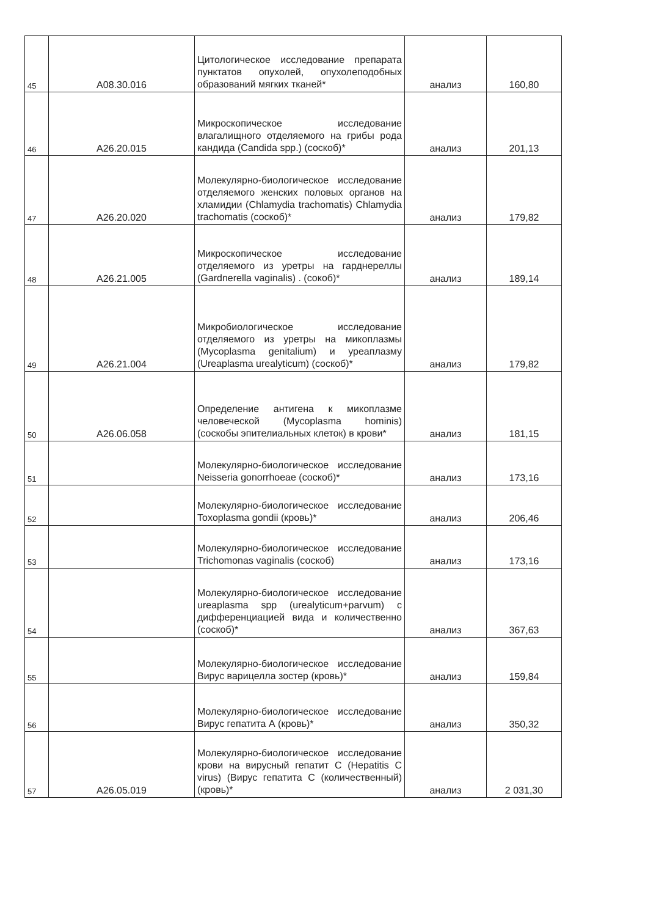| 45 | A08.30.016 | Цитологическое исследование препарата пунктатов опухолей, опухолеподобных образований мягких тканей* | анализ | 160,80 |
| 46 | A26.20.015 | Микроскопическое исследование влагалищного отделяемого на грибы рода кандида (Candida spp.) (соскоб)* | анализ | 201,13 |
| 47 | A26.20.020 | Молекулярно-биологическое исследование отделяемого женских половых органов на хламидии (Chlamydia trachomatis) Chlamydia trachomatis (соскоб)* | анализ | 179,82 |
| 48 | A26.21.005 | Микроскопическое исследование отделяемого из уретры на гарднереллы (Gardnerella vaginalis) . (сокоб)* | анализ | 189,14 |
| 49 | A26.21.004 | Микробиологическое исследование отделяемого из уретры на микоплазмы (Mycoplasma genitalium) и уреаплазму (Ureaplasma urealyticum) (соскоб)* | анализ | 179,82 |
| 50 | A26.06.058 | Определение антигена к микоплазме человеческой (Mycoplasma hominis) (соскобы эпителиальных клеток) в крови* | анализ | 181,15 |
| 51 | | Молекулярно-биологическое исследование Neisseria gonorrhoeae (соскоб)* | анализ | 173,16 |
| 52 | | Молекулярно-биологическое исследование Toxoplasma gondii (кровь)* | анализ | 206,46 |
| 53 | | Молекулярно-биологическое исследование Trichomonas vaginalis (соскоб) | анализ | 173,16 |
| 54 | | Молекулярно-биологическое исследование ureaplasma spp (urealyticum+parvum) с дифференциацией вида и количественно (соскоб)* | анализ | 367,63 |
| 55 | | Молекулярно-биологическое исследование Вирус варицелла зостер (кровь)* | анализ | 159,84 |
| 56 | | Молекулярно-биологическое исследование Вирус гепатита А (кровь)* | анализ | 350,32 |
| 57 | A26.05.019 | Молекулярно-биологическое исследование крови на вирусный гепатит С (Hepatitis C virus) (Вирус гепатита С (количественный) (кровь)* | анализ | 2 031,30 |